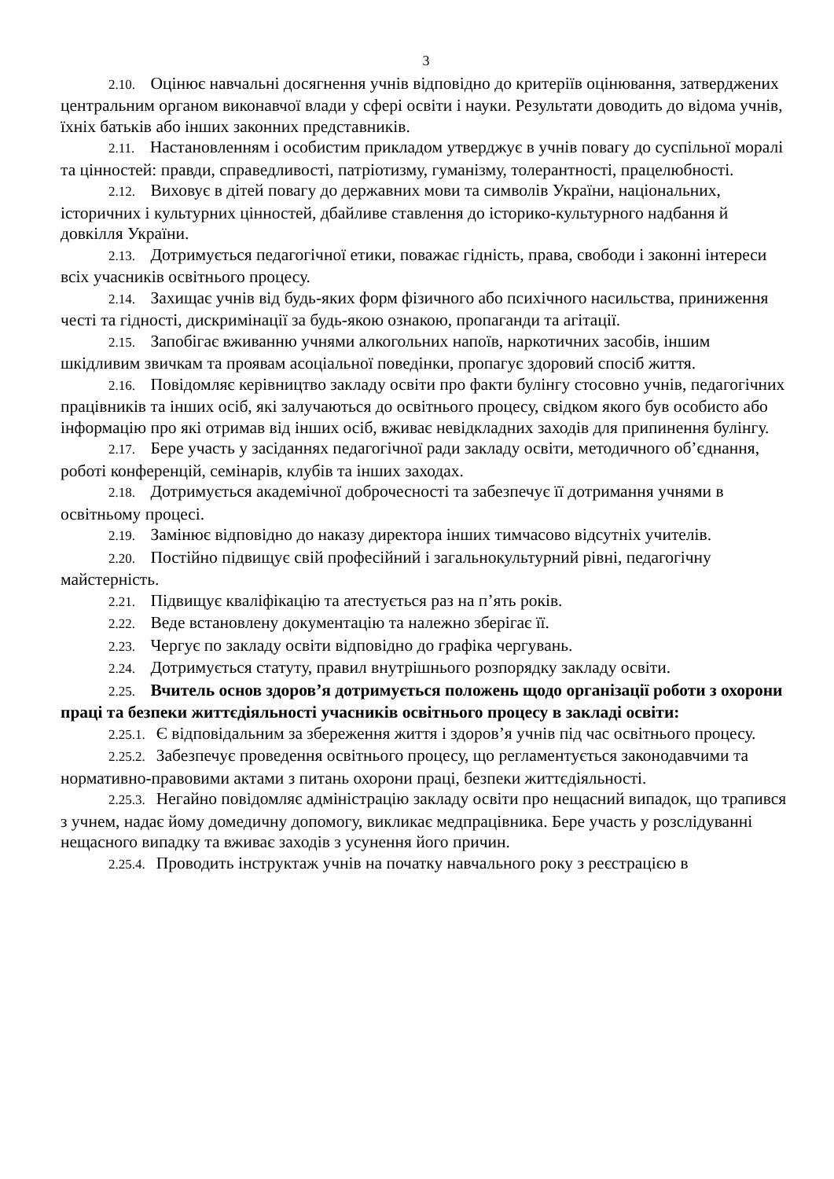3
2.10. Оцінює навчальні досягнення учнів відповідно до критеріїв оцінювання, затверджених центральним органом виконавчої влади у сфері освіти і науки. Результати доводить до відома учнів, їхніх батьків або інших законних представників.
2.11. Настановленням і особистим прикладом утверджує в учнів повагу до суспільної моралі та цінностей: правди, справедливості, патріотизму, гуманізму, толерантності, працелюбності.
2.12. Виховує в дітей повагу до державних мови та символів України, національних, історичних і культурних цінностей, дбайливе ставлення до історико-культурного надбання й довкілля України.
2.13. Дотримується педагогічної етики, поважає гідність, права, свободи і законні інтереси всіх учасників освітнього процесу.
2.14. Захищає учнів від будь-яких форм фізичного або психічного насильства, приниження честі та гідності, дискримінації за будь-якою ознакою, пропаганди та агітації.
2.15. Запобігає вживанню учнями алкогольних напоїв, наркотичних засобів, іншим шкідливим звичкам та проявам асоціальної поведінки, пропагує здоровий спосіб життя.
2.16. Повідомляє керівництво закладу освіти про факти булінгу стосовно учнів, педагогічних працівників та інших осіб, які залучаються до освітнього процесу, свідком якого був особисто або інформацію про які отримав від інших осіб, вживає невідкладних заходів для припинення булінгу.
2.17. Бере участь у засіданнях педагогічної ради закладу освіти, методичного об’єднання, роботі конференцій, семінарів, клубів та інших заходах.
2.18. Дотримується академічної доброчесності та забезпечує її дотримання учнями в освітньому процесі.
2.19. Замінює відповідно до наказу директора інших тимчасово відсутніх учителів.
2.20. Постійно підвищує свій професійний і загальнокультурний рівні, педагогічну майстерність.
2.21. Підвищує кваліфікацію та атестується раз на п’ять років.
2.22. Веде встановлену документацію та належно зберігає її.
2.23. Чергує по закладу освіти відповідно до графіка чергувань.
2.24. Дотримується статуту, правил внутрішнього розпорядку закладу освіти.
2.25. Вчитель основ здоров’я дотримується положень щодо організації роботи з охорони праці та безпеки життєдіяльності учасників освітнього процесу в закладі освіти:
2.25.1. Є відповідальним за збереження життя і здоров’я учнів під час освітнього процесу.
2.25.2. Забезпечує проведення освітнього процесу, що регламентується законодавчими та нормативно-правовими актами з питань охорони праці, безпеки життєдіяльності.
2.25.3. Негайно повідомляє адміністрацію закладу освіти про нещасний випадок, що трапився з учнем, надає йому домедичну допомогу, викликає медпрацівника. Бере участь у розслідуванні нещасного випадку та вживає заходів з усунення його причин.
2.25.4. Проводить інструктаж учнів на початку навчального року з реєстрацією в